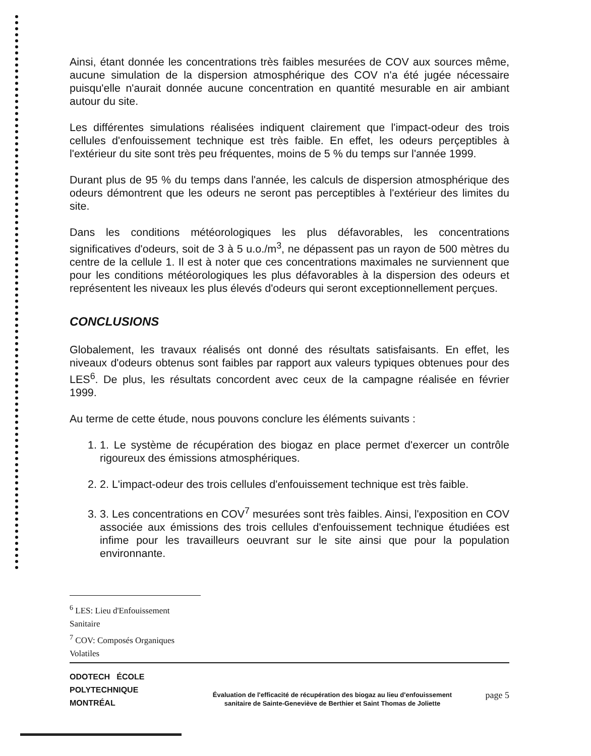Ainsi, étant donnée les concentrations très faibles mesurées de COV aux sources même, aucune simulation de la dispersion atmosphérique des COV n'a été jugée nécessaire puisqu'elle n'aurait donnée aucune concentration en quantité mesurable en air ambiant autour du site.
Les différentes simulations réalisées indiquent clairement que l'impact-odeur des trois cellules d'enfouissement technique est très faible. En effet, les odeurs perçeptibles à l'extérieur du site sont très peu fréquentes, moins de 5 % du temps sur l'année 1999.
Durant plus de 95 % du temps dans l'année, les calculs de dispersion atmosphérique des odeurs démontrent que les odeurs ne seront pas perceptibles à l'extérieur des limites du site.
Dans les conditions météorologiques les plus défavorables, les concentrations significatives d'odeurs, soit de 3 à 5 u.o./m<sup>3</sup>, ne dépassent pas un rayon de 500 mètres du centre de la cellule 1. Il est à noter que ces concentrations maximales ne surviennent que pour les conditions météorologiques les plus défavorables à la dispersion des odeurs et représentent les niveaux les plus élevés d'odeurs qui seront exceptionnellement perçues.
CONCLUSIONS
Globalement, les travaux réalisés ont donné des résultats satisfaisants. En effet, les niveaux d'odeurs obtenus sont faibles par rapport aux valeurs typiques obtenues pour des LES<sup>6</sup>. De plus, les résultats concordent avec ceux de la campagne réalisée en février 1999.
Au terme de cette étude, nous pouvons conclure les éléments suivants :
1. 1. Le système de récupération des biogaz en place permet d'exercer un contrôle rigoureux des émissions atmosphériques.
2. 2. L'impact-odeur des trois cellules d'enfouissement technique est très faible.
3. 3. Les concentrations en COV<sup>7</sup> mesurées sont très faibles. Ainsi, l'exposition en COV associée aux émissions des trois cellules d'enfouissement technique étudiées est infime pour les travailleurs oeuvrant sur le site ainsi que pour la population environnante.
<sup>6</sup> LES: Lieu d'Enfouissement Sanitaire
<sup>7</sup> COV: Composés Organiques Volatiles
ODOTECH ÉCOLE
POLYTECHNIQUE
MONTRÉAL
Évaluation de l'efficacité de récupération des biogaz au lieu d'enfouissement
sanitaire de Sainte-Geneviève de Berthier et Saint Thomas de Joliette
page 5